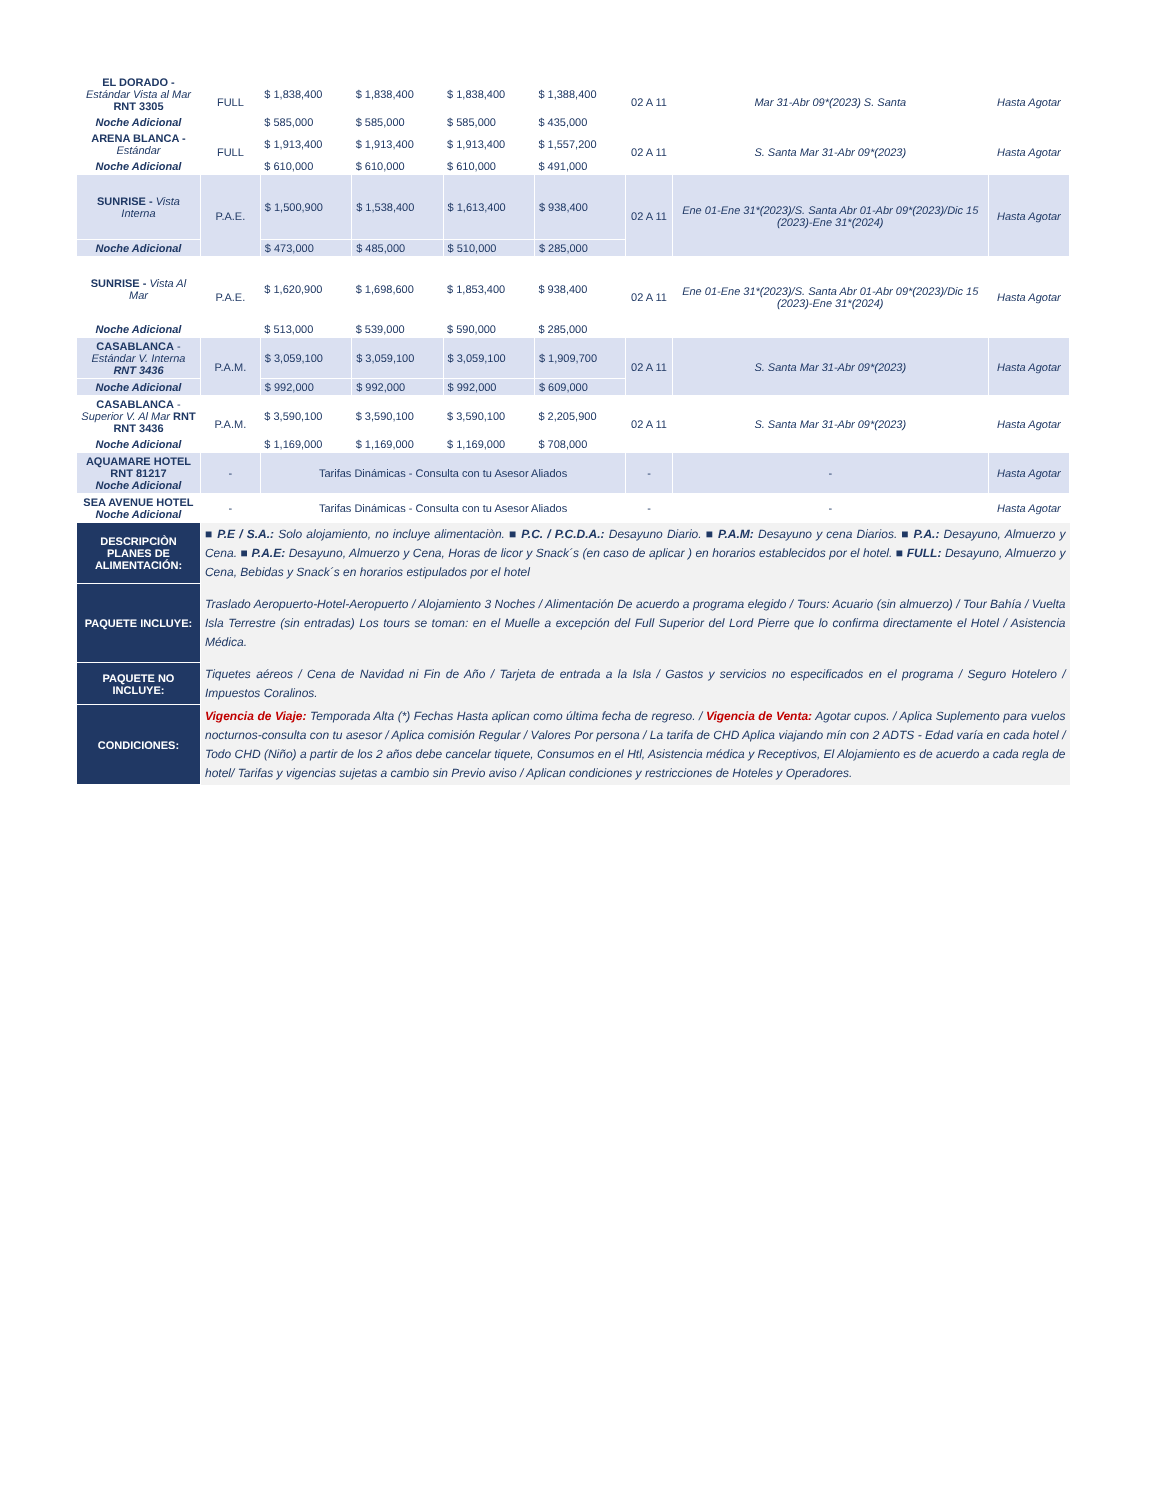| EL DORADO - Estándar Vista al Mar RNT 3305 | FULL | $ 1,838,400 | $ 1,838,400 | $ 1,838,400 | $ 1,388,400 | 02 A 11 | Mar 31-Abr 09*(2023) S. Santa | Hasta Agotar |
| Noche Adicional | | $ 585,000 | $ 585,000 | $ 585,000 | $ 435,000 | | | |
| ARENA BLANCA - Estándar | FULL | $ 1,913,400 | $ 1,913,400 | $ 1,913,400 | $ 1,557,200 | 02 A 11 | S. Santa Mar 31-Abr 09*(2023) | Hasta Agotar |
| Noche Adicional | | $ 610,000 | $ 610,000 | $ 610,000 | $ 491,000 | | | |
| SUNRISE - Vista Interna | P.A.E. | $ 1,500,900 | $ 1,538,400 | $ 1,613,400 | $ 938,400 | 02 A 11 | Ene 01-Ene 31*(2023)/S. Santa Abr 01-Abr 09*(2023)/Dic 15 (2023)-Ene 31*(2024) | Hasta Agotar |
| Noche Adicional | | $ 473,000 | $ 485,000 | $ 510,000 | $ 285,000 | | | |
| SUNRISE - Vista Al Mar | P.A.E. | $ 1,620,900 | $ 1,698,600 | $ 1,853,400 | $ 938,400 | 02 A 11 | Ene 01-Ene 31*(2023)/S. Santa Abr 01-Abr 09*(2023)/Dic 15 (2023)-Ene 31*(2024) | Hasta Agotar |
| Noche Adicional | | $ 513,000 | $ 539,000 | $ 590,000 | $ 285,000 | | | |
| CASABLANCA - Estándar V. Interna RNT 3436 | P.A.M. | $ 3,059,100 | $ 3,059,100 | $ 3,059,100 | $ 1,909,700 | 02 A 11 | S. Santa Mar 31-Abr 09*(2023) | Hasta Agotar |
| Noche Adicional | | $ 992,000 | $ 992,000 | $ 992,000 | $ 609,000 | | | |
| CASABLANCA - Superior V. Al Mar RNT RNT 3436 | P.A.M. | $ 3,590,100 | $ 3,590,100 | $ 3,590,100 | $ 2,205,900 | 02 A 11 | S. Santa Mar 31-Abr 09*(2023) | Hasta Agotar |
| Noche Adicional | | $ 1,169,000 | $ 1,169,000 | $ 1,169,000 | $ 708,000 | | | |
| AQUAMARE HOTEL RNT 81217 Noche Adicional | - | Tarifas Dinámicas - Consulta con tu Asesor Aliados | | | | - | - | Hasta Agotar |
| SEA AVENUE HOTEL Noche Adicional | - | Tarifas Dinámicas - Consulta con tu Asesor Aliados | | | | - | - | Hasta Agotar |
| DESCRIPCIÒN PLANES DE ALIMENTACIÓN: | ■ P.E / S.A.: Solo alojamiento, no incluye alimentaciòn. ■ P.C. / P.C.D.A.: Desayuno Diario. ■ P.A.M: Desayuno y cena Diarios. ■ P.A.: Desayuno, Almuerzo y Cena. ■ P.A.E: Desayuno, Almuerzo y Cena, Horas de licor y Snack´s (en caso de aplicar ) en horarios establecidos por el hotel. ■ FULL: Desayuno, Almuerzo y Cena, Bebidas y Snack´s en horarios estipulados por el hotel | | | | | | | |
| PAQUETE INCLUYE: | Traslado Aeropuerto-Hotel-Aeropuerto / Alojamiento 3 Noches / Alimentación De acuerdo a programa elegido / Tours: Acuario (sin almuerzo) / Tour Bahía / Vuelta Isla Terrestre (sin entradas) Los tours se toman: en el Muelle a excepción del Full Superior del Lord Pierre que lo confirma directamente el Hotel / Asistencia Médica. | | | | | | | |
| PAQUETE NO INCLUYE: | Tiquetes aéreos / Cena de Navidad ni Fin de Año / Tarjeta de entrada a la Isla / Gastos y servicios no especificados en el programa / Seguro Hotelero / Impuestos Coralinos. | | | | | | | |
| CONDICIONES: | Vigencia de Viaje: Temporada Alta (*) Fechas Hasta aplican como última fecha de regreso. / Vigencia de Venta: Agotar cupos. / Aplica Suplemento para vuelos nocturnos-consulta con tu asesor / Aplica comisión Regular / Valores Por persona / La tarifa de CHD Aplica viajando mín con 2 ADTS - Edad varía en cada hotel / Todo CHD (Niño) a partir de los 2 años debe cancelar tiquete, Consumos en el Htl, Asistencia médica y Receptivos, El Alojamiento es de acuerdo a cada regla de hotel/ Tarifas y vigencias sujetas a cambio sin Previo aviso / Aplican condiciones y restricciones de Hoteles y Operadores. | | | | | | | |